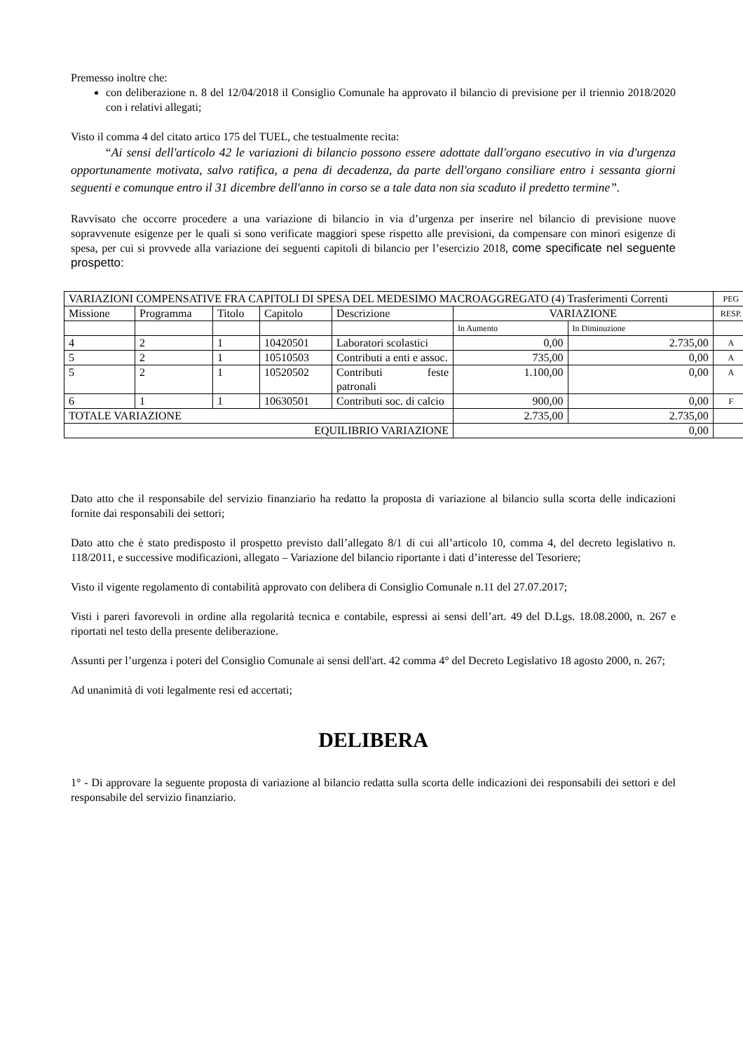Premesso inoltre che:
con deliberazione n. 8 del 12/04/2018 il Consiglio Comunale ha approvato il bilancio di previsione per il triennio 2018/2020 con i relativi allegati;
Visto il comma 4 del citato artico 175 del TUEL, che testualmente recita:
“Ai sensi dell'articolo 42 le variazioni di bilancio possono essere adottate dall'organo esecutivo in via d'urgenza opportunamente motivata, salvo ratifica, a pena di decadenza, da parte dell'organo consiliare entro i sessanta giorni seguenti e comunque entro il 31 dicembre dell'anno in corso se a tale data non sia scaduto il predetto termine”.
Ravvisato che occorre procedere a una variazione di bilancio in via d’urgenza per inserire nel bilancio di previsione nuove sopravvenute esigenze per le quali si sono verificate maggiori spese rispetto alle previsioni, da compensare con minori esigenze di spesa, per cui si provvede alla variazione dei seguenti capitoli di bilancio per l’esercizio 2018, come specificate nel seguente prospetto:
| VARIAZIONI COMPENSATIVE FRA CAPITOLI DI SPESA DEL MEDESIMO MACROAGGREGATO (4) Trasferimenti Correnti | | | | | | | PEG |
| Missione | Programma | Titolo | Capitolo | Descrizione | VARIAZIONE | | RESP. |
| | | | | | In Aumento | In Diminuzione | |
| 4 | 2 | 1 | 10420501 | Laboratori scolastici | 0,00 | 2.735,00 | A |
| 5 | 2 | 1 | 10510503 | Contributi a enti e assoc. | 735,00 | 0,00 | A |
| 5 | 2 | 1 | 10520502 | Contributi feste patronali | 1.100,00 | 0,00 | A |
| 6 | 1 | 1 | 10630501 | Contributi soc. di calcio | 900,00 | 0,00 | F |
| TOTALE VARIAZIONE | | | | | 2.735,00 | 2.735,00 | |
| EQUILIBRIO VARIAZIONE | | | | | 0,00 | | |
Dato atto che il responsabile del servizio finanziario ha redatto la proposta di variazione al bilancio sulla scorta delle indicazioni fornite dai responsabili dei settori;
Dato atto che è stato predisposto il prospetto previsto dall’allegato 8/1 di cui all’articolo 10, comma 4, del decreto legislativo n. 118/2011, e successive modificazioni, allegato – Variazione del bilancio riportante i dati d’interesse del Tesoriere;
Visto il vigente regolamento di contabilità approvato con delibera di Consiglio Comunale n.11 del 27.07.2017;
Visti i pareri favorevoli in ordine alla regolarità tecnica e contabile, espressi ai sensi dell’art. 49 del D.Lgs. 18.08.2000, n. 267 e riportati nel testo della presente deliberazione.
Assunti per l’urgenza i poteri del Consiglio Comunale ai sensi dell'art. 42 comma 4° del Decreto Legislativo 18 agosto 2000, n. 267;
Ad unanimità di voti legalmente resi ed accertati;
DELIBERA
1° - Di approvare la seguente proposta di variazione al bilancio redatta sulla scorta delle indicazioni dei responsabili dei settori e del responsabile del servizio finanziario.